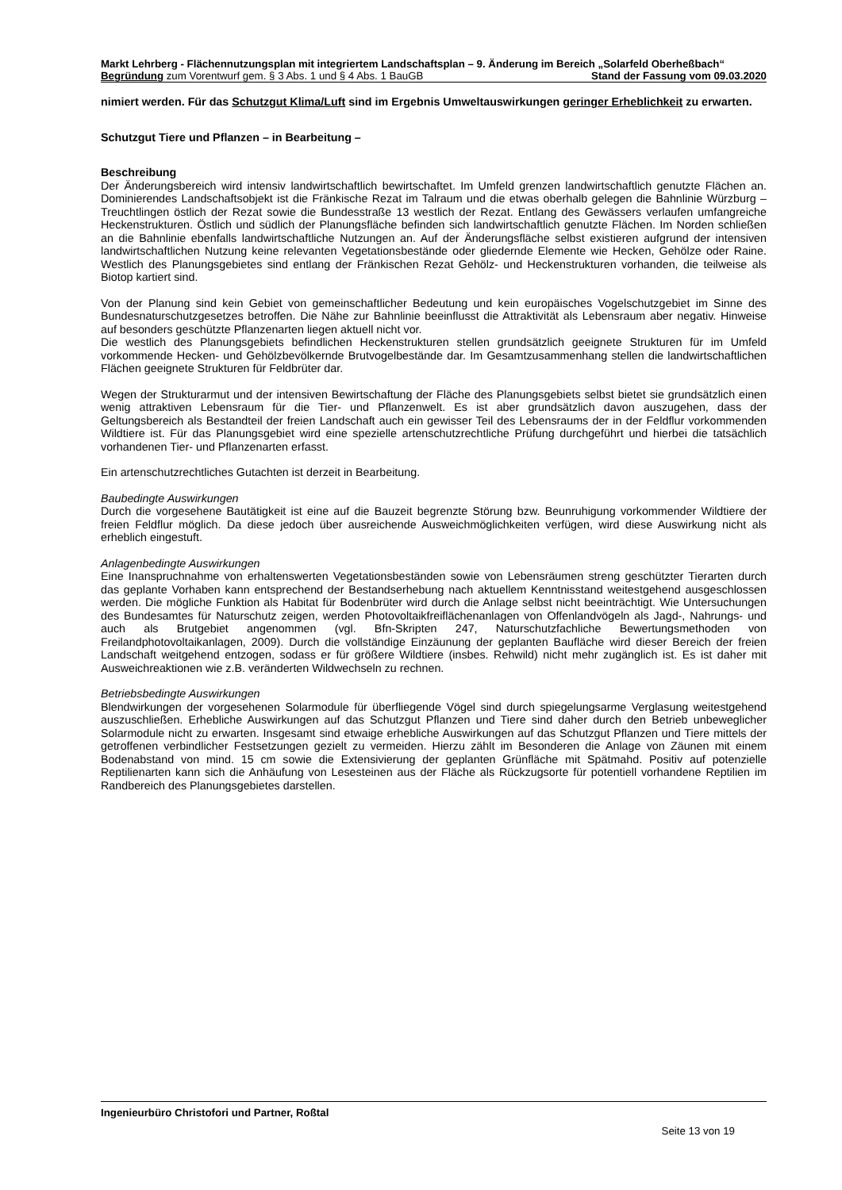Markt Lehrberg - Flächennutzungsplan mit integriertem Landschaftsplan – 9. Änderung im Bereich „Solarfeld Oberheßbach“
Begründung zum Vorentwurf gem. § 3 Abs. 1 und § 4 Abs. 1 BauGB Stand der Fassung vom 09.03.2020
nimiert werden. Für das Schutzgut Klima/Luft sind im Ergebnis Umweltauswirkungen geringer Erheblichkeit zu erwarten.
Schutzgut Tiere und Pflanzen – in Bearbeitung –
Beschreibung
Der Änderungsbereich wird intensiv landwirtschaftlich bewirtschaftet. Im Umfeld grenzen landwirtschaftlich genutzte Flächen an. Dominierendes Landschaftsobjekt ist die Fränkische Rezat im Talraum und die etwas oberhalb gelegen die Bahnlinie Würzburg – Treuchtlingen östlich der Rezat sowie die Bundesstraße 13 westlich der Rezat. Entlang des Gewässers verlaufen umfangreiche Heckenstrukturen. Östlich und südlich der Planungsfläche befinden sich landwirtschaftlich genutzte Flächen. Im Norden schließen an die Bahnlinie ebenfalls landwirtschaftliche Nutzungen an. Auf der Änderungsfläche selbst existieren aufgrund der intensiven landwirtschaftlichen Nutzung keine relevanten Vegetationsbestände oder gliedernde Elemente wie Hecken, Gehölze oder Raine. Westlich des Planungsgebietes sind entlang der Fränkischen Rezat Gehölz- und Heckenstrukturen vorhanden, die teilweise als Biotop kartiert sind.
Von der Planung sind kein Gebiet von gemeinschaftlicher Bedeutung und kein europäisches Vogelschutzgebiet im Sinne des Bundesnaturschutzgesetzes betroffen. Die Nähe zur Bahnlinie beeinflusst die Attraktivität als Lebensraum aber negativ. Hinweise auf besonders geschützte Pflanzenarten liegen aktuell nicht vor.
Die westlich des Planungsgebiets befindlichen Heckenstrukturen stellen grundsätzlich geeignete Strukturen für im Umfeld vorkommende Hecken- und Gehölzbevölkernde Brutvogelbestände dar. Im Gesamtzusammenhang stellen die landwirtschaftlichen Flächen geeignete Strukturen für Feldbrüter dar.
Wegen der Strukturarmut und der intensiven Bewirtschaftung der Fläche des Planungsgebiets selbst bietet sie grundsätzlich einen wenig attraktiven Lebensraum für die Tier- und Pflanzenwelt. Es ist aber grundsätzlich davon auszugehen, dass der Geltungsbereich als Bestandteil der freien Landschaft auch ein gewisser Teil des Lebensraums der in der Feldflur vorkommenden Wildtiere ist. Für das Planungsgebiet wird eine spezielle artenschutzrechtliche Prüfung durchgeführt und hierbei die tatsächlich vorhandenen Tier- und Pflanzenarten erfasst.
Ein artenschutzrechtliches Gutachten ist derzeit in Bearbeitung.
Baubedingte Auswirkungen
Durch die vorgesehene Bautätigkeit ist eine auf die Bauzeit begrenzte Störung bzw. Beunruhigung vorkommender Wildtiere der freien Feldflur möglich. Da diese jedoch über ausreichende Ausweichmöglichkeiten verfügen, wird diese Auswirkung nicht als erheblich eingestuft.
Anlagenbedingte Auswirkungen
Eine Inanspruchnahme von erhaltenswerten Vegetationsbeständen sowie von Lebensräumen streng geschützter Tierarten durch das geplante Vorhaben kann entsprechend der Bestandserhebung nach aktuellem Kenntnisstand weitestgehend ausgeschlossen werden. Die mögliche Funktion als Habitat für Bodenbrüter wird durch die Anlage selbst nicht beeinträchtigt. Wie Untersuchungen des Bundesamtes für Naturschutz zeigen, werden Photovoltaikfreiflächenanlagen von Offenlandvögeln als Jagd-, Nahrungs- und auch als Brutgebiet angenommen (vgl. Bfn-Skripten 247, Naturschutzfachliche Bewertungsmethoden von Freilandphotovoltaikanlagen, 2009). Durch die vollständige Einzäunung der geplanten Baufläche wird dieser Bereich der freien Landschaft weitgehend entzogen, sodass er für größere Wildtiere (insbes. Rehwild) nicht mehr zugänglich ist. Es ist daher mit Ausweichreaktionen wie z.B. veränderten Wildwechseln zu rechnen.
Betriebsbedingte Auswirkungen
Blendwirkungen der vorgesehenen Solarmodule für überfliegende Vögel sind durch spiegelungsarme Verglasung weitestgehend auszuschließen. Erhebliche Auswirkungen auf das Schutzgut Pflanzen und Tiere sind daher durch den Betrieb unbeweglicher Solarmodule nicht zu erwarten. Insgesamt sind etwaige erhebliche Auswirkungen auf das Schutzgut Pflanzen und Tiere mittels der getroffenen verbindlicher Festsetzungen gezielt zu vermeiden. Hierzu zählt im Besonderen die Anlage von Zäunen mit einem Bodenabstand von mind. 15 cm sowie die Extensivierung der geplanten Grünfläche mit Spätmahd. Positiv auf potenzielle Reptilienarten kann sich die Anhäufung von Lesesteinen aus der Fläche als Rückzugsorte für potentiell vorhandene Reptilien im Randbereich des Planungsgebietes darstellen.
Ingenieurbüro Christofori und Partner, Roßtal
Seite 13 von 19